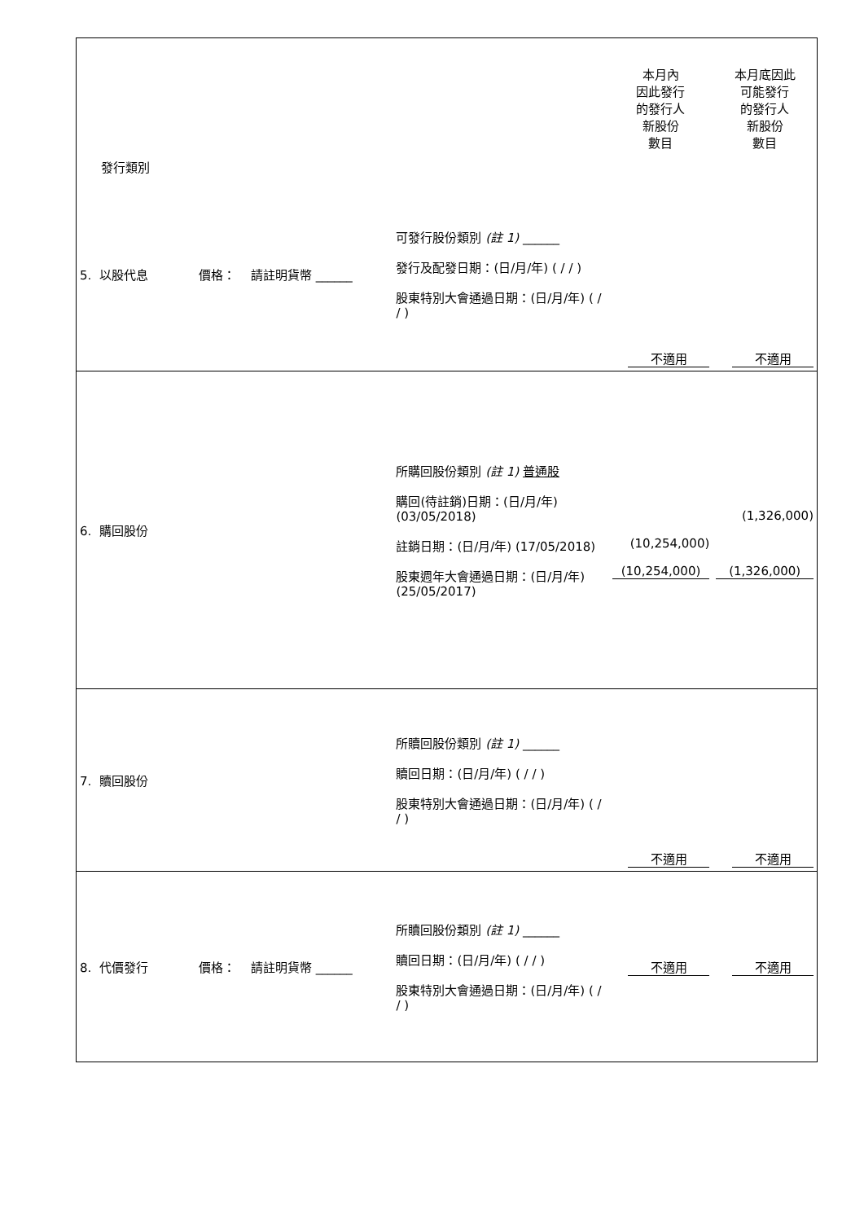| 發行類別 | | 本月內 因此發行 的發行人 新股份 數目 | 本月底因此 可能發行 的發行人 新股份 數目 |
| --- | --- | --- | --- |
| 5. 以股代息 價格： 請註明貨幣 ______ | 可發行股份類別 (註 1) ______ 發行及配發日期：(日/月/年) ( / / ) 股東特別大會通過日期：(日/月/年) ( / / ) | 不適用 | 不適用 |
| 6. 購回股份 | 所購回股份類別 (註 1) 普通股 購回(待註銷)日期：(日/月/年) (03/05/2018) 註銷日期：(日/月/年) (17/05/2018) 股東週年大會通過日期：(日/月/年) (25/05/2017) | (10,254,000) (10,254,000) | (1,326,000) (1,326,000) |
| 7. 贖回股份 | 所贖回股份類別 (註 1) ______ 贖回日期：(日/月/年) ( / / ) 股東特別大會通過日期：(日/月/年) ( / / ) | 不適用 | 不適用 |
| 8. 代價發行 價格： 請註明貨幣 ______ | 所贖回股份類別 (註 1) ______ 贖回日期：(日/月/年) ( / / ) 股東特別大會通過日期：(日/月/年) ( / / ) | 不適用 | 不適用 |